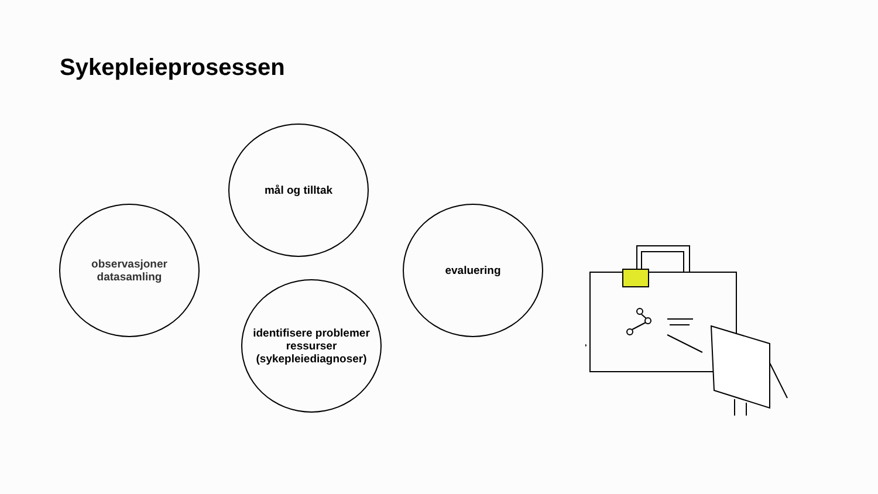Sykepleieprosessen
mål og tilltak
observasjoner
datasamling
evaluering
identifisere problemer
ressurser
(sykepleiediagnoser)